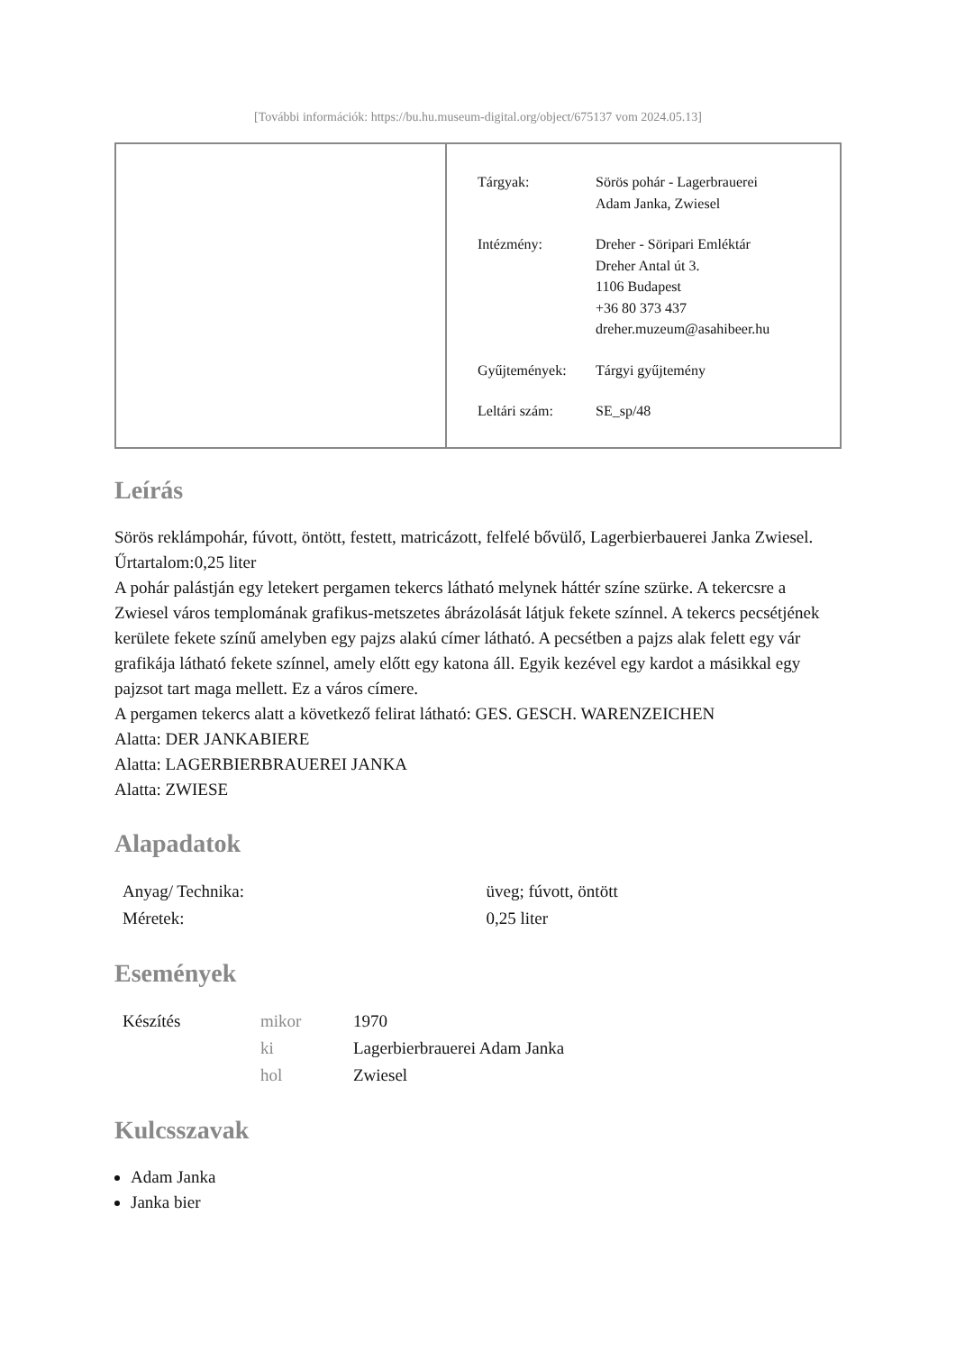[További információk: https://bu.hu.museum-digital.org/object/675137 vom 2024.05.13]
| Tárgyak: | Sörös pohár - Lagerbrauerei Adam Janka, Zwiesel |
| Intézmény: | Dreher - Söripari Emléktár Dreher Antal út 3. 1106 Budapest +36 80 373 437 dreher.muzeum@asahibeer.hu |
| Gyűjtemények: | Tárgyi gyűjtemény |
| Leltári szám: | SE_sp/48 |
Leírás
Sörös reklámpohár, fúvott, öntött, festett, matricázott, felfelé bővülő, Lagerbierbauerei Janka Zwiesel. Űrtartalom:0,25 liter
A pohár palástján egy letekert pergamen tekercs látható melynek háttér színe szürke. A tekercsre a Zwiesel város templomának grafikus-metszetes ábrázolását látjuk fekete színnel. A tekercs pecsétjének kerülete fekete színű amelyben egy pajzs alakú címer látható. A pecsétben a pajzs alak felett egy vár grafikája látható fekete színnel, amely előtt egy katona áll. Egyik kezével egy kardot a másikkal egy pajzsot tart maga mellett. Ez a város címere.
A pergamen tekercs alatt a következő felirat látható: GES. GESCH. WARENZEICHEN
Alatta: DER JANKABIERE
Alatta: LAGERBIERBRAUEREI JANKA
Alatta: ZWIESE
Alapadatok
| Anyag/ Technika: | üveg; fúvott, öntött |
| Méretek: | 0,25 liter |
Események
| Készítés | mikor | 1970 |
| | ki | Lagerbierbrauerei Adam Janka |
| | hol | Zwiesel |
Kulcsszavak
Adam Janka
Janka bier